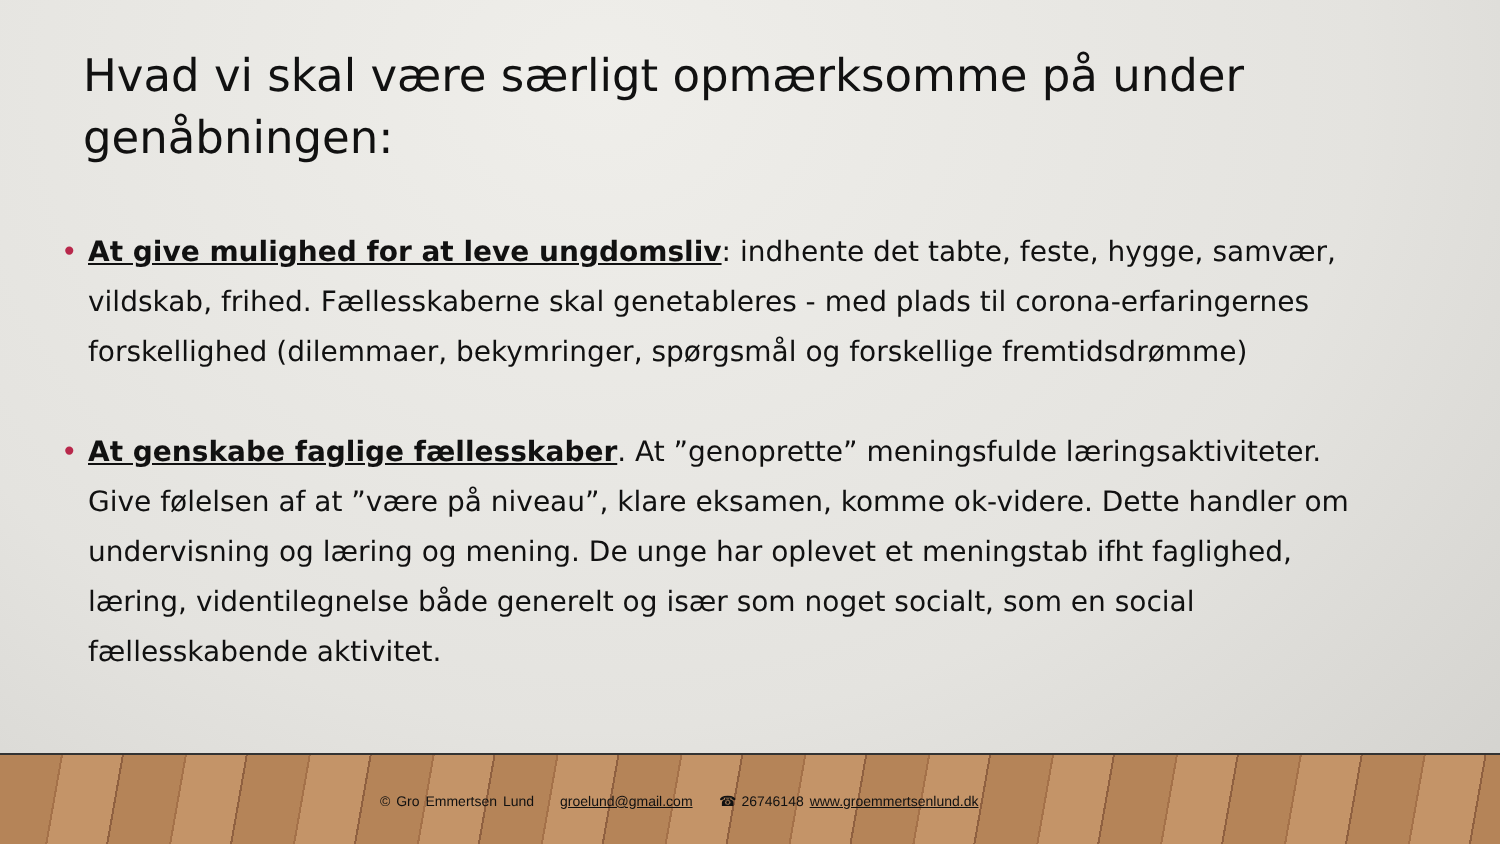Hvad vi skal være særligt opmærksomme på under genåbningen:
• At give mulighed for at leve ungdomsliv: indhente det tabte, feste, hygge, samvær, vildskab, frihed. Fællesskaberne skal genetableres - med plads til corona-erfaringernes forskellighed (dilemmaer, bekymringer, spørgsmål og forskellige fremtidsdrømme)
• At genskabe faglige fællesskaber. At ”genoprette” meningsfulde læringsaktiviteter. Give følelsen af at ”være på niveau”, klare eksamen, komme ok-videre. Dette handler om undervisning og læring og mening. De unge har oplevet et meningstab ifht faglighed, læring, videntilegnelse både generelt og især som noget socialt, som en social fællesskabende aktivitet.
© Gro Emmertsen Lund groelund@gmail.com ☎ 26746148 www.groemmertsenlund.dk